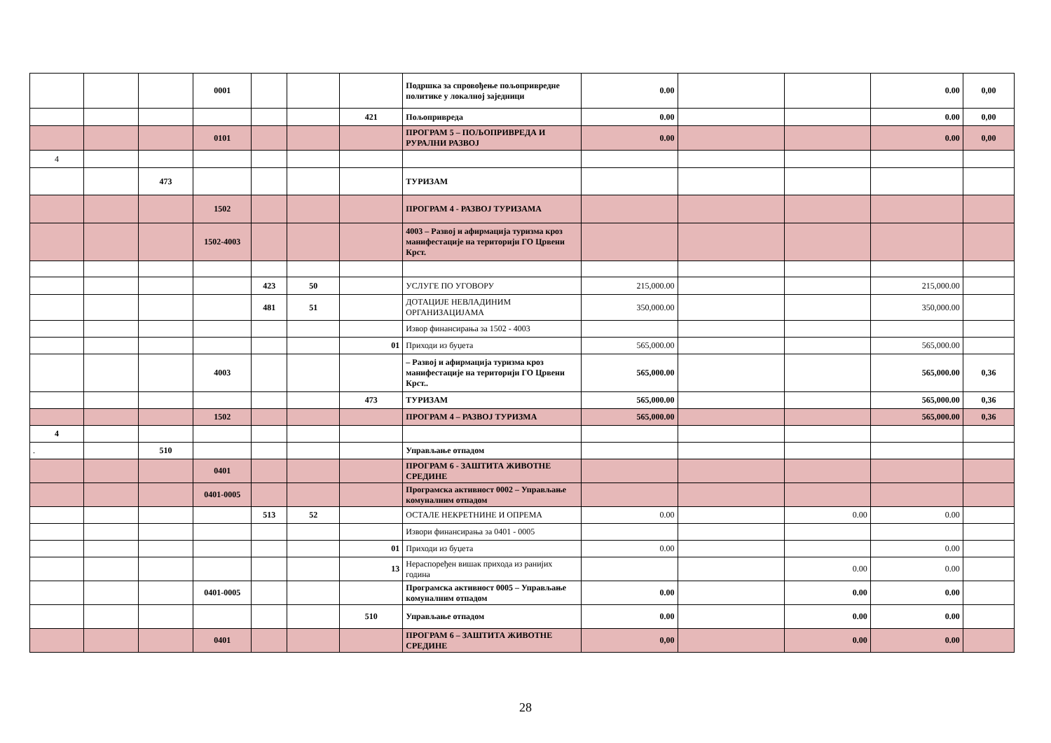| | | | 0001 | | | | Подршка за спровођење пољопривредне политике у локалној заједници | 0.00 | | | 0.00 | 0,00 |
| | | | | | | 421 | Пољопривреда | 0.00 | | | 0.00 | 0,00 |
| | | | 0101 | | | | ПРОГРАМ 5 – ПОЉОПРИВРЕДА И РУРАЛНИ РАЗВОЈ | 0.00 | | | 0.00 | 0,00 |
| 4 | | | | | | | | | | | | |
| | | 473 | | | | | ТУРИЗАМ | | | | | |
| | | | 1502 | | | | ПРОГРАМ 4 - РАЗВОЈ ТУРИЗАМА | | | | | |
| | | | 1502-4003 | | | | 4003 – Развој и афирмација туризма кроз манифестације на територији ГО Црвени Крст. | | | | | |
| | | | | 423 | 50 | | УСЛУГЕ ПО УГОВОРУ | 215,000.00 | | | 215,000.00 | |
| | | | | 481 | 51 | | ДОТАЦИЈЕ НЕВЛАДИНИМ ОРГАНИЗАЦИЈАМА | 350,000.00 | | | 350,000.00 | |
| | | | | | | | Извор финансирања за 1502 - 4003 | | | | | |
| | | | | | | 01 | Приходи из буџета | 565,000.00 | | | 565,000.00 | |
| | | | 4003 | | | | – Развој и афирмација туризма кроз манифестације на територији ГО Црвени Крст.. | 565,000.00 | | | 565,000.00 | 0,36 |
| | | | | | | 473 | ТУРИЗАМ | 565,000.00 | | | 565,000.00 | 0,36 |
| | | | 1502 | | | | ПРОГРАМ 4 – РАЗВОЈ ТУРИЗМА | 565,000.00 | | | 565,000.00 | 0,36 |
| 4 | | | | | | | | | | | | |
| . | | 510 | | | | | Управљање отпадом | | | | | |
| | | | 0401 | | | | ПРОГРАМ 6 - ЗАШТИТА ЖИВОТНЕ СРЕДИНЕ | | | | | |
| | | | 0401-0005 | | | | Програмска активност 0002 – Управљање комуналним отпадом | | | | | |
| | | | | 513 | 52 | | ОСТАЛЕ НЕКРЕТНИНЕ И ОПРЕМА | 0.00 | | 0.00 | 0.00 | |
| | | | | | | | Извори финансирања за 0401 - 0005 | | | | | |
| | | | | | | 01 | Приходи из буџета | 0.00 | | | 0.00 | |
| | | | | | | 13 | Нераспоређен вишак прихода из ранијих година | | | 0.00 | 0.00 | |
| | | | 0401-0005 | | | | Програмска активност 0005 – Управљање комуналним отпадом | 0.00 | | 0.00 | 0.00 | |
| | | | | | | 510 | Управљање отпадом | 0.00 | | 0.00 | 0.00 | |
| | | | 0401 | | | | ПРОГРАМ 6 – ЗАШТИТА ЖИВОТНЕ СРЕДИНЕ | 0,00 | | 0.00 | 0.00 | |
28